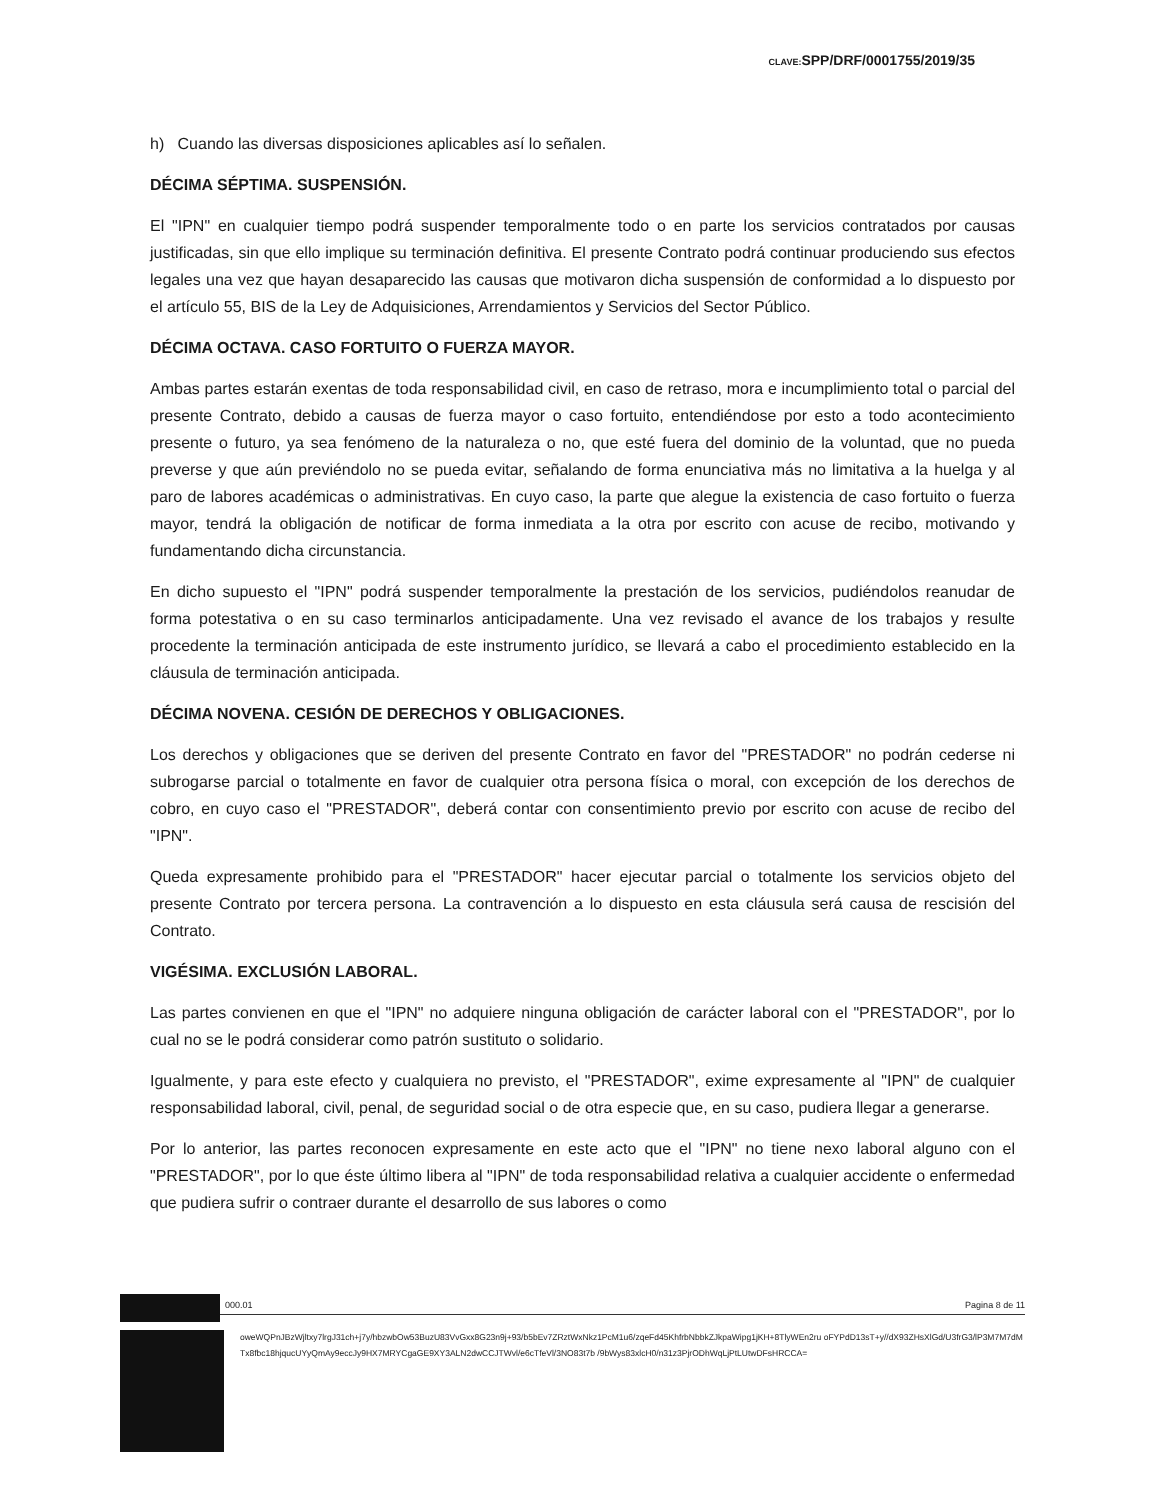CLAVE: SPP/DRF/0001755/2019/35
h) Cuando las diversas disposiciones aplicables así lo señalen.
DÉCIMA SÉPTIMA. SUSPENSIÓN.
El "IPN" en cualquier tiempo podrá suspender temporalmente todo o en parte los servicios contratados por causas justificadas, sin que ello implique su terminación definitiva. El presente Contrato podrá continuar produciendo sus efectos legales una vez que hayan desaparecido las causas que motivaron dicha suspensión de conformidad a lo dispuesto por el artículo 55, BIS de la Ley de Adquisiciones, Arrendamientos y Servicios del Sector Público.
DÉCIMA OCTAVA. CASO FORTUITO O FUERZA MAYOR.
Ambas partes estarán exentas de toda responsabilidad civil, en caso de retraso, mora e incumplimiento total o parcial del presente Contrato, debido a causas de fuerza mayor o caso fortuito, entendiéndose por esto a todo acontecimiento presente o futuro, ya sea fenómeno de la naturaleza o no, que esté fuera del dominio de la voluntad, que no pueda preverse y que aún previéndolo no se pueda evitar, señalando de forma enunciativa más no limitativa a la huelga y al paro de labores académicas o administrativas. En cuyo caso, la parte que alegue la existencia de caso fortuito o fuerza mayor, tendrá la obligación de notificar de forma inmediata a la otra por escrito con acuse de recibo, motivando y fundamentando dicha circunstancia.
En dicho supuesto el "IPN" podrá suspender temporalmente la prestación de los servicios, pudiéndolos reanudar de forma potestativa o en su caso terminarlos anticipadamente. Una vez revisado el avance de los trabajos y resulte procedente la terminación anticipada de este instrumento jurídico, se llevará a cabo el procedimiento establecido en la cláusula de terminación anticipada.
DÉCIMA NOVENA. CESIÓN DE DERECHOS Y OBLIGACIONES.
Los derechos y obligaciones que se deriven del presente Contrato en favor del "PRESTADOR" no podrán cederse ni subrogarse parcial o totalmente en favor de cualquier otra persona física o moral, con excepción de los derechos de cobro, en cuyo caso el "PRESTADOR", deberá contar con consentimiento previo por escrito con acuse de recibo del "IPN".
Queda expresamente prohibido para el "PRESTADOR" hacer ejecutar parcial o totalmente los servicios objeto del presente Contrato por tercera persona. La contravención a lo dispuesto en esta cláusula será causa de rescisión del Contrato.
VIGÉSIMA. EXCLUSIÓN LABORAL.
Las partes convienen en que el "IPN" no adquiere ninguna obligación de carácter laboral con el "PRESTADOR", por lo cual no se le podrá considerar como patrón sustituto o solidario.
Igualmente, y para este efecto y cualquiera no previsto, el "PRESTADOR", exime expresamente al "IPN" de cualquier responsabilidad laboral, civil, penal, de seguridad social o de otra especie que, en su caso, pudiera llegar a generarse.
Por lo anterior, las partes reconocen expresamente en este acto que el "IPN" no tiene nexo laboral alguno con el "PRESTADOR", por lo que éste último libera al "IPN" de toda responsabilidad relativa a cualquier accidente o enfermedad que pudiera sufrir o contraer durante el desarrollo de sus labores o como
000.01 Pagina 8 de 11
oweWQPnJBzWjltxy7lrgJ31ch+j7y/hbzwbOw53BuzU83VvGxx8G23n9j+93/b5bEv7ZRztWxNkz1PcM1u6/zqeFd45KhfrbNbbkZJkpaWipg1jKH+8TlyWEn2ru oFYPdD13sT+y//dX93ZHsXlGd/U3frG3/lP3M7M7dMTx8fbc18hjqucUYyQmAy9eccJy9HX7MRYCgaGE9XY3ALN2dwCCJTWvl/e6cTfeVl/3NO83t7b /9bWys83xlcH0/n31z3PjrODhWqLjPtLUtwDFsHRCCA=